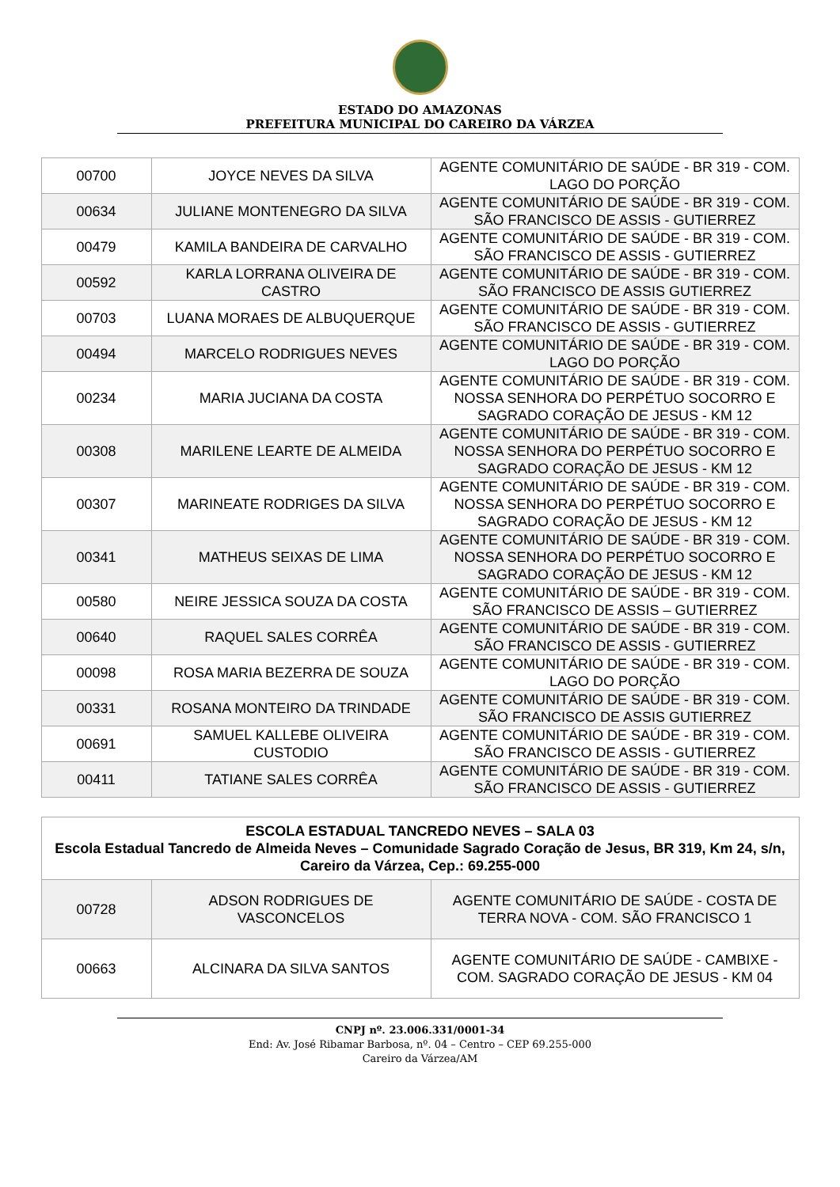ESTADO DO AMAZONAS
PREFEITURA MUNICIPAL DO CAREIRO DA VÁRZEA
| 00700 | JOYCE NEVES DA SILVA | AGENTE COMUNITÁRIO DE SAÚDE - BR 319 - COM. LAGO DO PORÇÃO |
| 00634 | JULIANE MONTENEGRO DA SILVA | AGENTE COMUNITÁRIO DE SAÚDE - BR 319 - COM. SÃO FRANCISCO DE ASSIS - GUTIERREZ |
| 00479 | KAMILA BANDEIRA DE CARVALHO | AGENTE COMUNITÁRIO DE SAÚDE - BR 319 - COM. SÃO FRANCISCO DE ASSIS - GUTIERREZ |
| 00592 | KARLA LORRANA OLIVEIRA DE CASTRO | AGENTE COMUNITÁRIO DE SAÚDE - BR 319 - COM. SÃO FRANCISCO DE ASSIS GUTIERREZ |
| 00703 | LUANA MORAES DE ALBUQUERQUE | AGENTE COMUNITÁRIO DE SAÚDE - BR 319 - COM. SÃO FRANCISCO DE ASSIS - GUTIERREZ |
| 00494 | MARCELO RODRIGUES NEVES | AGENTE COMUNITÁRIO DE SAÚDE - BR 319 - COM. LAGO DO PORÇÃO |
| 00234 | MARIA JUCIANA DA COSTA | AGENTE COMUNITÁRIO DE SAÚDE - BR 319 - COM. NOSSA SENHORA DO PERPÉTUO SOCORRO E SAGRADO CORAÇÃO DE JESUS - KM 12 |
| 00308 | MARILENE LEARTE DE ALMEIDA | AGENTE COMUNITÁRIO DE SAÚDE - BR 319 - COM. NOSSA SENHORA DO PERPÉTUO SOCORRO E SAGRADO CORAÇÃO DE JESUS - KM 12 |
| 00307 | MARINEATE RODRIGES DA SILVA | AGENTE COMUNITÁRIO DE SAÚDE - BR 319 - COM. NOSSA SENHORA DO PERPÉTUO SOCORRO E SAGRADO CORAÇÃO DE JESUS - KM 12 |
| 00341 | MATHEUS SEIXAS DE LIMA | AGENTE COMUNITÁRIO DE SAÚDE - BR 319 - COM. NOSSA SENHORA DO PERPÉTUO SOCORRO E SAGRADO CORAÇÃO DE JESUS - KM 12 |
| 00580 | NEIRE JESSICA SOUZA DA COSTA | AGENTE COMUNITÁRIO DE SAÚDE - BR 319 - COM. SÃO FRANCISCO DE ASSIS – GUTIERREZ |
| 00640 | RAQUEL SALES CORRÊA | AGENTE COMUNITÁRIO DE SAÚDE - BR 319 - COM. SÃO FRANCISCO DE ASSIS - GUTIERREZ |
| 00098 | ROSA MARIA BEZERRA DE SOUZA | AGENTE COMUNITÁRIO DE SAÚDE - BR 319 - COM. LAGO DO PORÇÃO |
| 00331 | ROSANA MONTEIRO DA TRINDADE | AGENTE COMUNITÁRIO DE SAÚDE - BR 319 - COM. SÃO FRANCISCO DE ASSIS GUTIERREZ |
| 00691 | SAMUEL KALLEBE OLIVEIRA CUSTODIO | AGENTE COMUNITÁRIO DE SAÚDE - BR 319 - COM. SÃO FRANCISCO DE ASSIS - GUTIERREZ |
| 00411 | TATIANE SALES CORRÊA | AGENTE COMUNITÁRIO DE SAÚDE - BR 319 - COM. SÃO FRANCISCO DE ASSIS - GUTIERREZ |
| ESCOLA ESTADUAL TANCREDO NEVES – SALA 03 Escola Estadual Tancredo de Almeida Neves – Comunidade Sagrado Coração de Jesus, BR 319, Km 24, s/n, Careiro da Várzea, Cep.: 69.255-000 | | |
| --- | --- | --- |
| 00728 | ADSON RODRIGUES DE VASCONCELOS | AGENTE COMUNITÁRIO DE SAÚDE - COSTA DE TERRA NOVA - COM. SÃO FRANCISCO 1 |
| 00663 | ALCINARA DA SILVA SANTOS | AGENTE COMUNITÁRIO DE SAÚDE - CAMBIXE - COM. SAGRADO CORAÇÃO DE JESUS - KM 04 |
CNPJ nº. 23.006.331/0001-34
End: Av. José Ribamar Barbosa, nº. 04 – Centro – CEP 69.255-000
Careiro da Várzea/AM